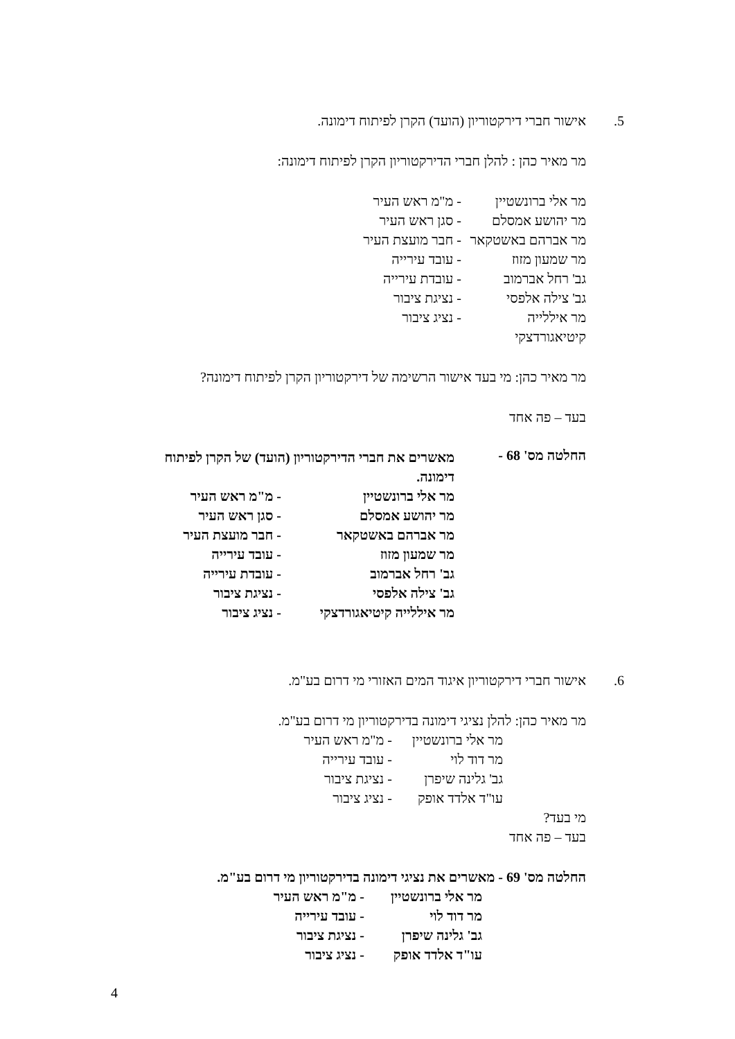5. אישור חברי דירקטוריון (הועד) הקרן לפיתוח דימונה.
מר מאיר כהן : להלן חברי הדירקטוריון הקרן לפיתוח דימונה:
מר אלי ברונשטיין - מ"מ ראש העיר
מר יהושע אמסלם - סגן ראש העיר
מר אברהם באשטקאר - חבר מועצת העיר
מר שמעון מזוז - עובד עירייה
גב' רחל אברמוב - עובדת עירייה
גב' צילה אלפסי - נציגת ציבור
מר איללייה קיטיאגורדצקי - נציג ציבור
מר מאיר כהן: מי בעד אישור הרשימה של דירקטוריון הקרן לפיתוח דימונה?
בעד – פה אחד
החלטה מס' 68 -
מאשרים את חברי הדירקטוריון (הועד) של הקרן לפיתוח דימונה.
מר אלי ברונשטיין - מ"מ ראש העיר
מר יהושע אמסלם - סגן ראש העיר
מר אברהם באשטקאר - חבר מועצת העיר
מר שמעון מזוז - עובד עירייה
גב' רחל אברמוב - עובדת עירייה
גב' צילה אלפסי - נציגת ציבור
מר איללייה קיטיאגורדצקי - נציג ציבור
6. אישור חברי דירקטוריון איגוד המים האזורי מי דרום בע"מ.
מר מאיר כהן: להלן נציגי דימונה בדירקטוריון מי דרום בע"מ.
מר אלי ברונשטיין - מ"מ ראש העיר
מר דוד לוי - עובד עירייה
גב' גלינה שיפרן - נציגת ציבור
עו"ד אלדד אופק - נציג ציבור
מי בעד?
בעד – פה אחד
החלטה מס' 69 - מאשרים את נציגי דימונה בדירקטוריון מי דרום בע"מ.
מר אלי ברונשטיין - מ"מ ראש העיר
מר דוד לוי - עובד עירייה
גב' גלינה שיפרן - נציגת ציבור
עו"ד אלדד אופק - נציג ציבור
4